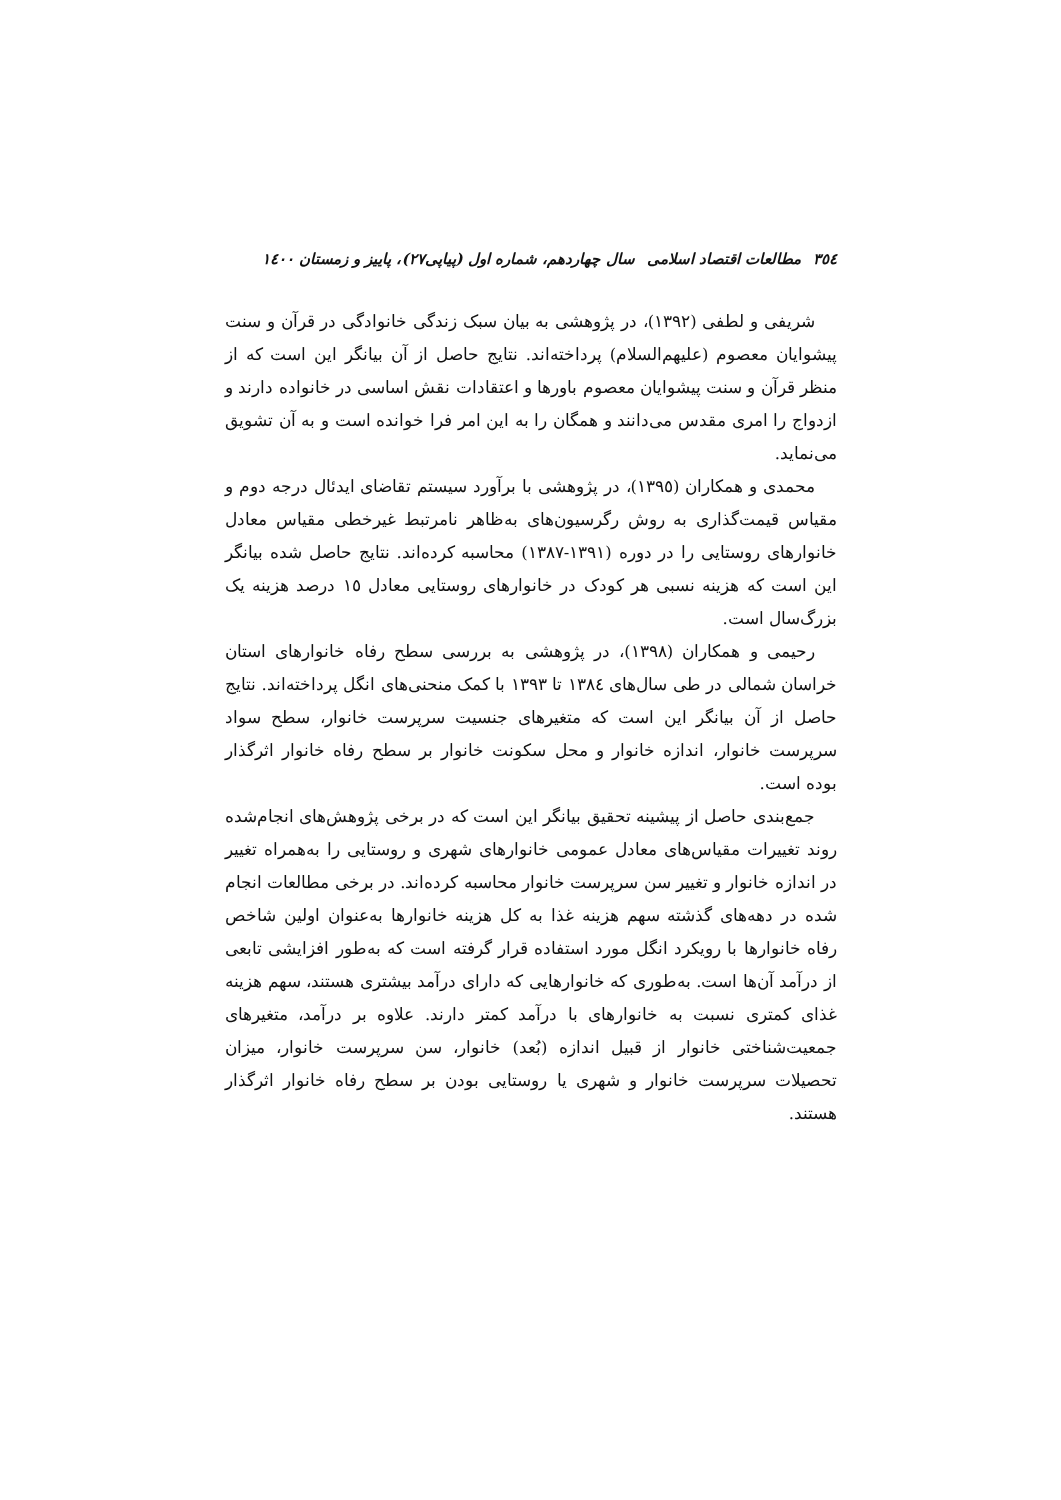۳٥٤ مطالعات اقتصاد اسلامی سال چهاردهم، شماره اول (پیاپی۲۷)، پاییز و زمستان ۱٤۰۰
شریفی و لطفی (۱۳۹۲)، در پژوهشی به بیان سبک زندگی خانوادگی در قرآن و سنت پیشوایان معصوم (علیهم‌السلام) پرداخته‌اند. نتایج حاصل از آن بیانگر این است که از منظر قرآن و سنت پیشوایان معصوم باورها و اعتقادات نقش اساسی در خانواده دارند و ازدواج را امری مقدس می‌دانند و همگان را به این امر فرا خوانده است و به آن تشویق می‌نماید.
محمدی و همکاران (۱۳۹٥)، در پژوهشی با برآورد سیستم تقاضای ایدئال درجه دوم و مقیاس قیمت‌گذاری به روش رگرسیون‌های به‌ظاهر نامرتبط غیرخطی مقیاس معادل خانوارهای روستایی را در دوره (۱۳۹۱-۱۳۸۷) محاسبه کرده‌اند. نتایج حاصل شده بیانگر این است که هزینه نسبی هر کودک در خانوارهای روستایی معادل ۱٥ درصد هزینه یک بزرگ‌سال است.
رحیمی و همکاران (۱۳۹۸)، در پژوهشی به بررسی سطح رفاه خانوارهای استان خراسان شمالی در طی سال‌های ۱۳۸٤ تا ۱۳۹۳ با کمک منحنی‌های انگل پرداخته‌اند. نتایج حاصل از آن بیانگر این است که متغیرهای جنسیت سرپرست خانوار، سطح سواد سرپرست خانوار، اندازه خانوار و محل سکونت خانوار بر سطح رفاه خانوار اثرگذار بوده است.
جمع‌بندی حاصل از پیشینه تحقیق بیانگر این است که در برخی پژوهش‌های انجام‌شده روند تغییرات مقیاس‌های معادل عمومی خانوارهای شهری و روستایی را به‌همراه تغییر در اندازه خانوار و تغییر سن سرپرست خانوار محاسبه کرده‌اند. در برخی مطالعات انجام شده در دهه‌های گذشته سهم هزینه غذا به کل هزینه خانوارها به‌عنوان اولین شاخص رفاه خانوارها با رویکرد انگل مورد استفاده قرار گرفته است که به‌طور افزایشی تابعی از درآمد آن‌ها است. به‌طوری که خانوارهایی که دارای درآمد بیشتری هستند، سهم هزینه غذای کمتری نسبت به خانوارهای با درآمد کمتر دارند. علاوه بر درآمد، متغیرهای جمعیت‌شناختی خانوار از قبیل اندازه (بُعد) خانوار، سن سرپرست خانوار، میزان تحصیلات سرپرست خانوار و شهری یا روستایی بودن بر سطح رفاه خانوار اثرگذار هستند.